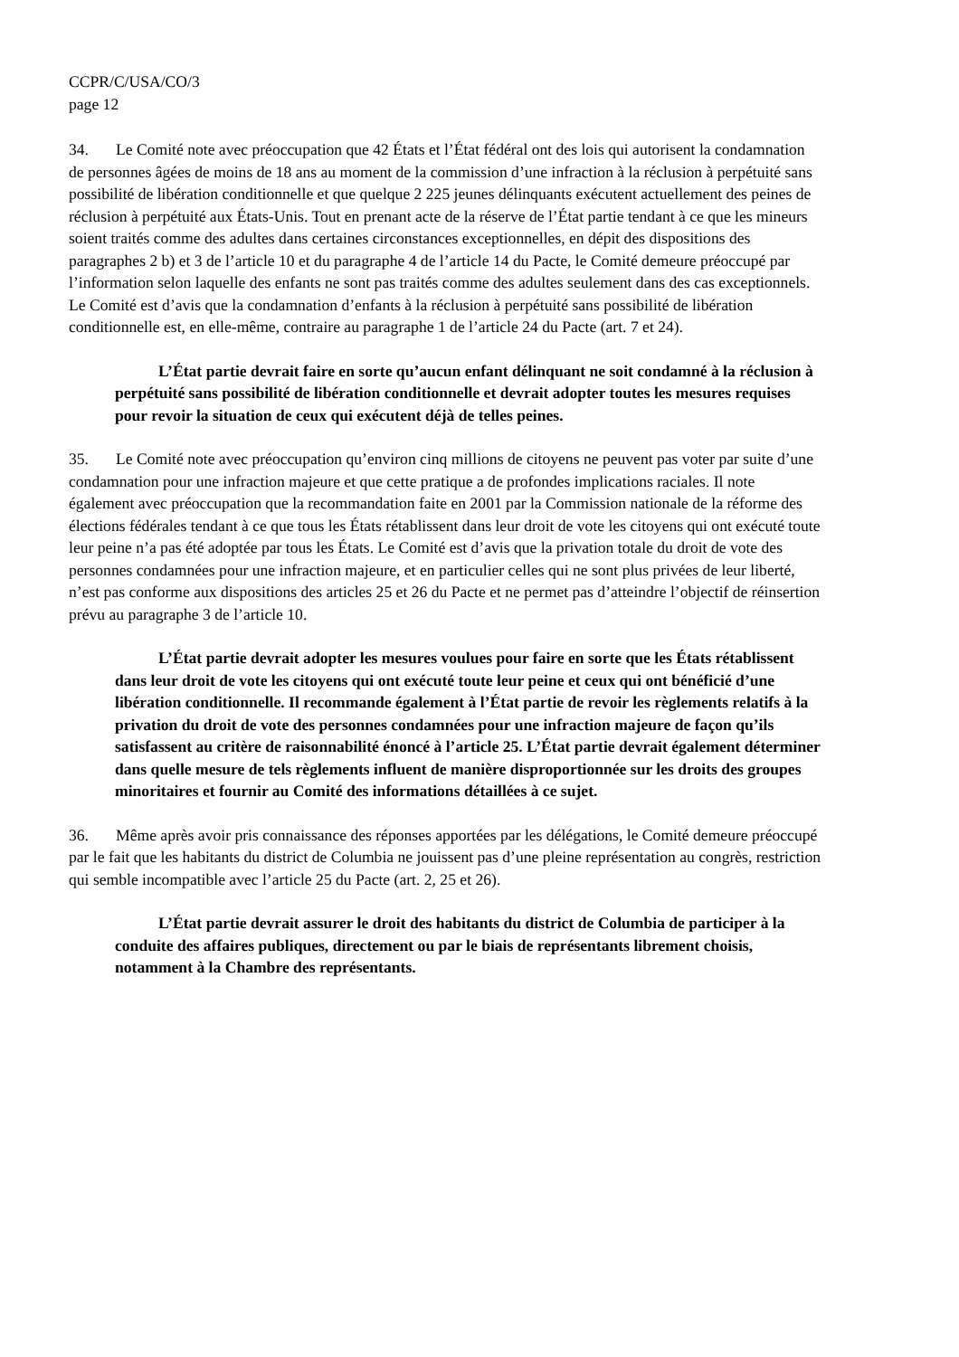CCPR/C/USA/CO/3
page 12
34. Le Comité note avec préoccupation que 42 États et l’État fédéral ont des lois qui autorisent la condamnation de personnes âgées de moins de 18 ans au moment de la commission d’une infraction à la réclusion à perpétuité sans possibilité de libération conditionnelle et que quelque 2 225 jeunes délinquants exécutent actuellement des peines de réclusion à perpétuité aux États-Unis. Tout en prenant acte de la réserve de l’État partie tendant à ce que les mineurs soient traités comme des adultes dans certaines circonstances exceptionnelles, en dépit des dispositions des paragraphes 2 b) et 3 de l’article 10 et du paragraphe 4 de l’article 14 du Pacte, le Comité demeure préoccupé par l’information selon laquelle des enfants ne sont pas traités comme des adultes seulement dans des cas exceptionnels. Le Comité est d’avis que la condamnation d’enfants à la réclusion à perpétuité sans possibilité de libération conditionnelle est, en elle-même, contraire au paragraphe 1 de l’article 24 du Pacte (art. 7 et 24).
L’État partie devrait faire en sorte qu’aucun enfant délinquant ne soit condamné à la réclusion à perpétuité sans possibilité de libération conditionnelle et devrait adopter toutes les mesures requises pour revoir la situation de ceux qui exécutent déjà de telles peines.
35. Le Comité note avec préoccupation qu’environ cinq millions de citoyens ne peuvent pas voter par suite d’une condamnation pour une infraction majeure et que cette pratique a de profondes implications raciales. Il note également avec préoccupation que la recommandation faite en 2001 par la Commission nationale de la réforme des élections fédérales tendant à ce que tous les États rétablissent dans leur droit de vote les citoyens qui ont exécuté toute leur peine n’a pas été adoptée par tous les États. Le Comité est d’avis que la privation totale du droit de vote des personnes condamnées pour une infraction majeure, et en particulier celles qui ne sont plus privées de leur liberté, n’est pas conforme aux dispositions des articles 25 et 26 du Pacte et ne permet pas d’atteindre l’objectif de réinsertion prévu au paragraphe 3 de l’article 10.
L’État partie devrait adopter les mesures voulues pour faire en sorte que les États rétablissent dans leur droit de vote les citoyens qui ont exécuté toute leur peine et ceux qui ont bénéficié d’une libération conditionnelle. Il recommande également à l’État partie de revoir les règlements relatifs à la privation du droit de vote des personnes condamnées pour une infraction majeure de façon qu’ils satisfassent au critère de raisonnabilité énoncé à l’article 25. L’État partie devrait également déterminer dans quelle mesure de tels règlements influent de manière disproportionnée sur les droits des groupes minoritaires et fournir au Comité des informations détaillées à ce sujet.
36. Même après avoir pris connaissance des réponses apportées par les délégations, le Comité demeure préoccupé par le fait que les habitants du district de Columbia ne jouissent pas d’une pleine représentation au congrès, restriction qui semble incompatible avec l’article 25 du Pacte (art. 2, 25 et 26).
L’État partie devrait assurer le droit des habitants du district de Columbia de participer à la conduite des affaires publiques, directement ou par le biais de représentants librement choisis, notamment à la Chambre des représentants.